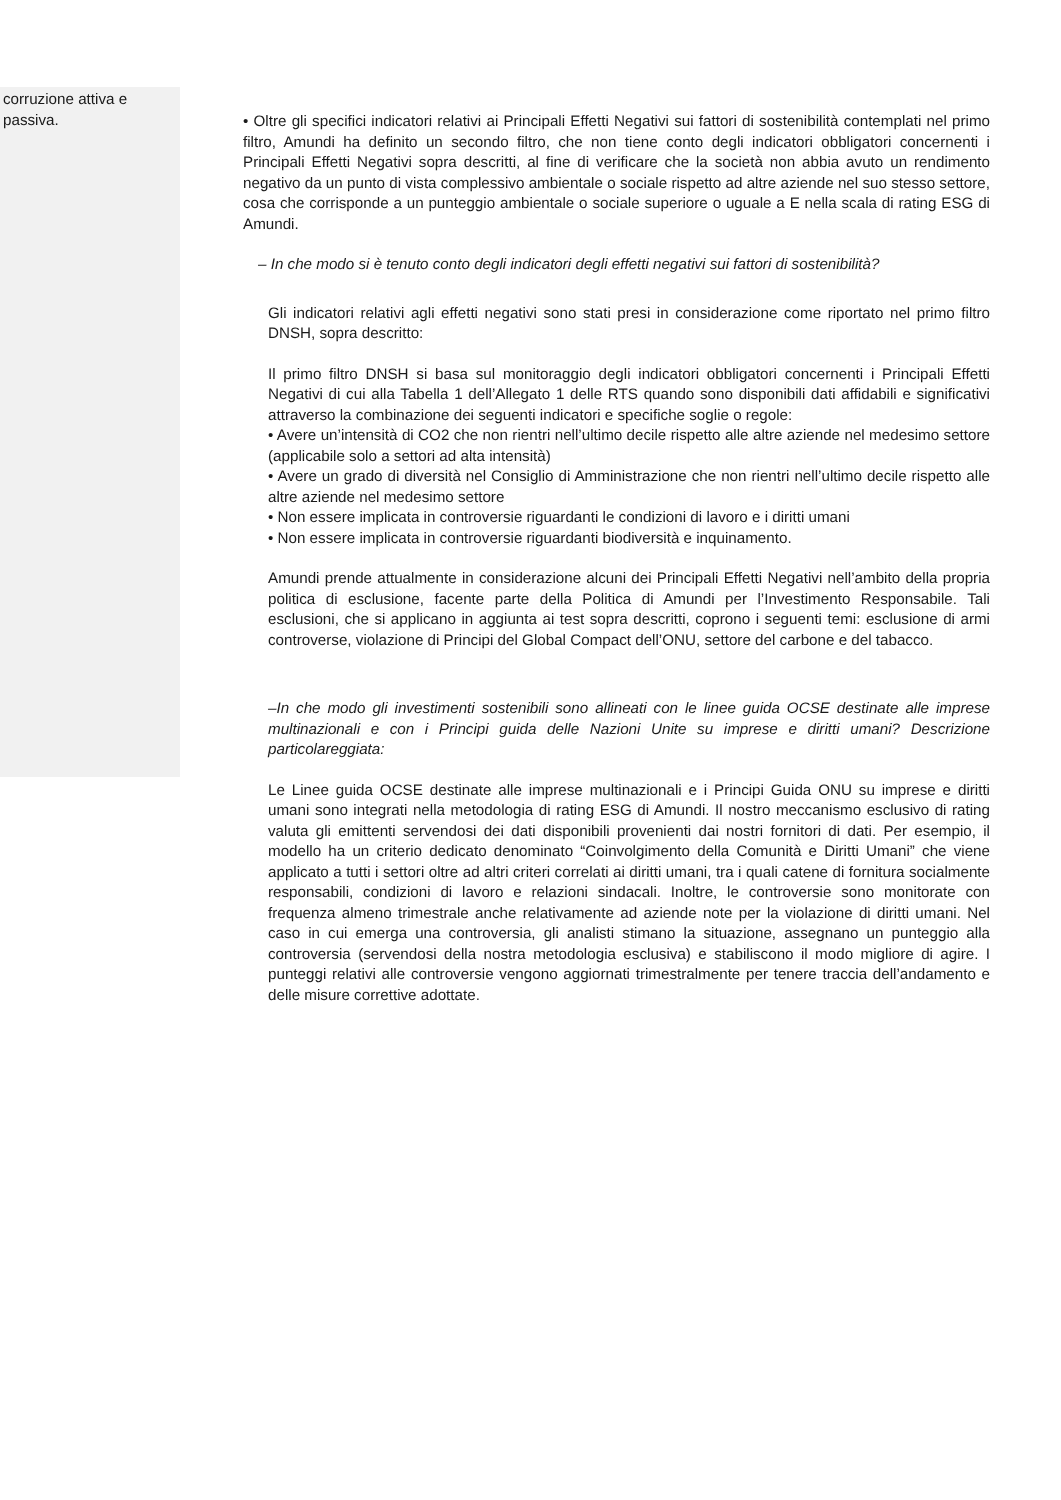corruzione attiva e
passiva.
• Oltre gli specifici indicatori relativi ai Principali Effetti Negativi sui fattori di sostenibilità contemplati nel primo filtro, Amundi ha definito un secondo filtro, che non tiene conto degli indicatori obbligatori concernenti i Principali Effetti Negativi sopra descritti, al fine di verificare che la società non abbia avuto un rendimento negativo da un punto di vista complessivo ambientale o sociale rispetto ad altre aziende nel suo stesso settore, cosa che corrisponde a un punteggio ambientale o sociale superiore o uguale a E nella scala di rating ESG di Amundi.
– In che modo si è tenuto conto degli indicatori degli effetti negativi sui fattori di sostenibilità?
Gli indicatori relativi agli effetti negativi sono stati presi in considerazione come riportato nel primo filtro DNSH, sopra descritto:
Il primo filtro DNSH si basa sul monitoraggio degli indicatori obbligatori concernenti i Principali Effetti Negativi di cui alla Tabella 1 dell’Allegato 1 delle RTS quando sono disponibili dati affidabili e significativi attraverso la combinazione dei seguenti indicatori e specifiche soglie o regole:
• Avere un’intensità di CO2 che non rientri nell’ultimo decile rispetto alle altre aziende nel medesimo settore (applicabile solo a settori ad alta intensità)
• Avere un grado di diversità nel Consiglio di Amministrazione che non rientri nell’ultimo decile rispetto alle altre aziende nel medesimo settore
• Non essere implicata in controversie riguardanti le condizioni di lavoro e i diritti umani
• Non essere implicata in controversie riguardanti biodiversità e inquinamento.
Amundi prende attualmente in considerazione alcuni dei Principali Effetti Negativi nell’ambito della propria politica di esclusione, facente parte della Politica di Amundi per l’Investimento Responsabile. Tali esclusioni, che si applicano in aggiunta ai test sopra descritti, coprono i seguenti temi: esclusione di armi controverse, violazione di Principi del Global Compact dell’ONU, settore del carbone e del tabacco.
–In che modo gli investimenti sostenibili sono allineati con le linee guida OCSE destinate alle imprese multinazionali e con i Principi guida delle Nazioni Unite su imprese e diritti umani? Descrizione particolareggiata:
Le Linee guida OCSE destinate alle imprese multinazionali e i Principi Guida ONU su imprese e diritti umani sono integrati nella metodologia di rating ESG di Amundi. Il nostro meccanismo esclusivo di rating valuta gli emittenti servendosi dei dati disponibili provenienti dai nostri fornitori di dati. Per esempio, il modello ha un criterio dedicato denominato “Coinvolgimento della Comunità e Diritti Umani” che viene applicato a tutti i settori oltre ad altri criteri correlati ai diritti umani, tra i quali catene di fornitura socialmente responsabili, condizioni di lavoro e relazioni sindacali. Inoltre, le controversie sono monitorate con frequenza almeno trimestrale anche relativamente ad aziende note per la violazione di diritti umani. Nel caso in cui emerga una controversia, gli analisti stimano la situazione, assegnano un punteggio alla controversia (servendosi della nostra metodologia esclusiva) e stabiliscono il modo migliore di agire. I punteggi relativi alle controversie vengono aggiornati trimestralmente per tenere traccia dell’andamento e delle misure correttive adottate.